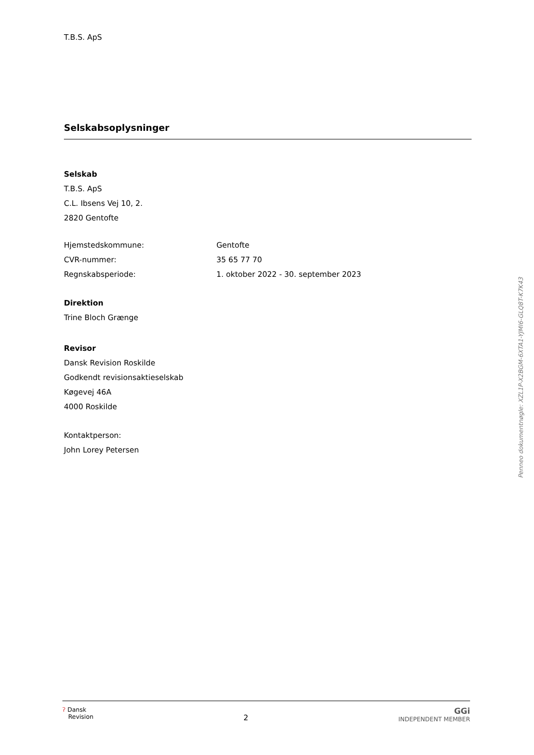T.B.S. ApS
Selskabsoplysninger
Selskab
T.B.S. ApS
C.L. Ibsens Vej 10, 2.
2820 Gentofte
Hjemstedskommune: Gentofte
CVR-nummer: 35 65 77 70
Regnskabsperiode: 1. oktober 2022 - 30. september 2023
Direktion
Trine Bloch Grænge
Revisor
Dansk Revision Roskilde
Godkendt revisionsaktieselskab
Køgevej 46A
4000 Roskilde
Kontaktperson:
John Lorey Petersen
Penneo dokumentnøgle: XZL1P-X2BGM-6XTA1-YJMI6-GLQ8T-K7K43
ʔ Dansk
Revision
2
GGi
INDEPENDENT MEMBER